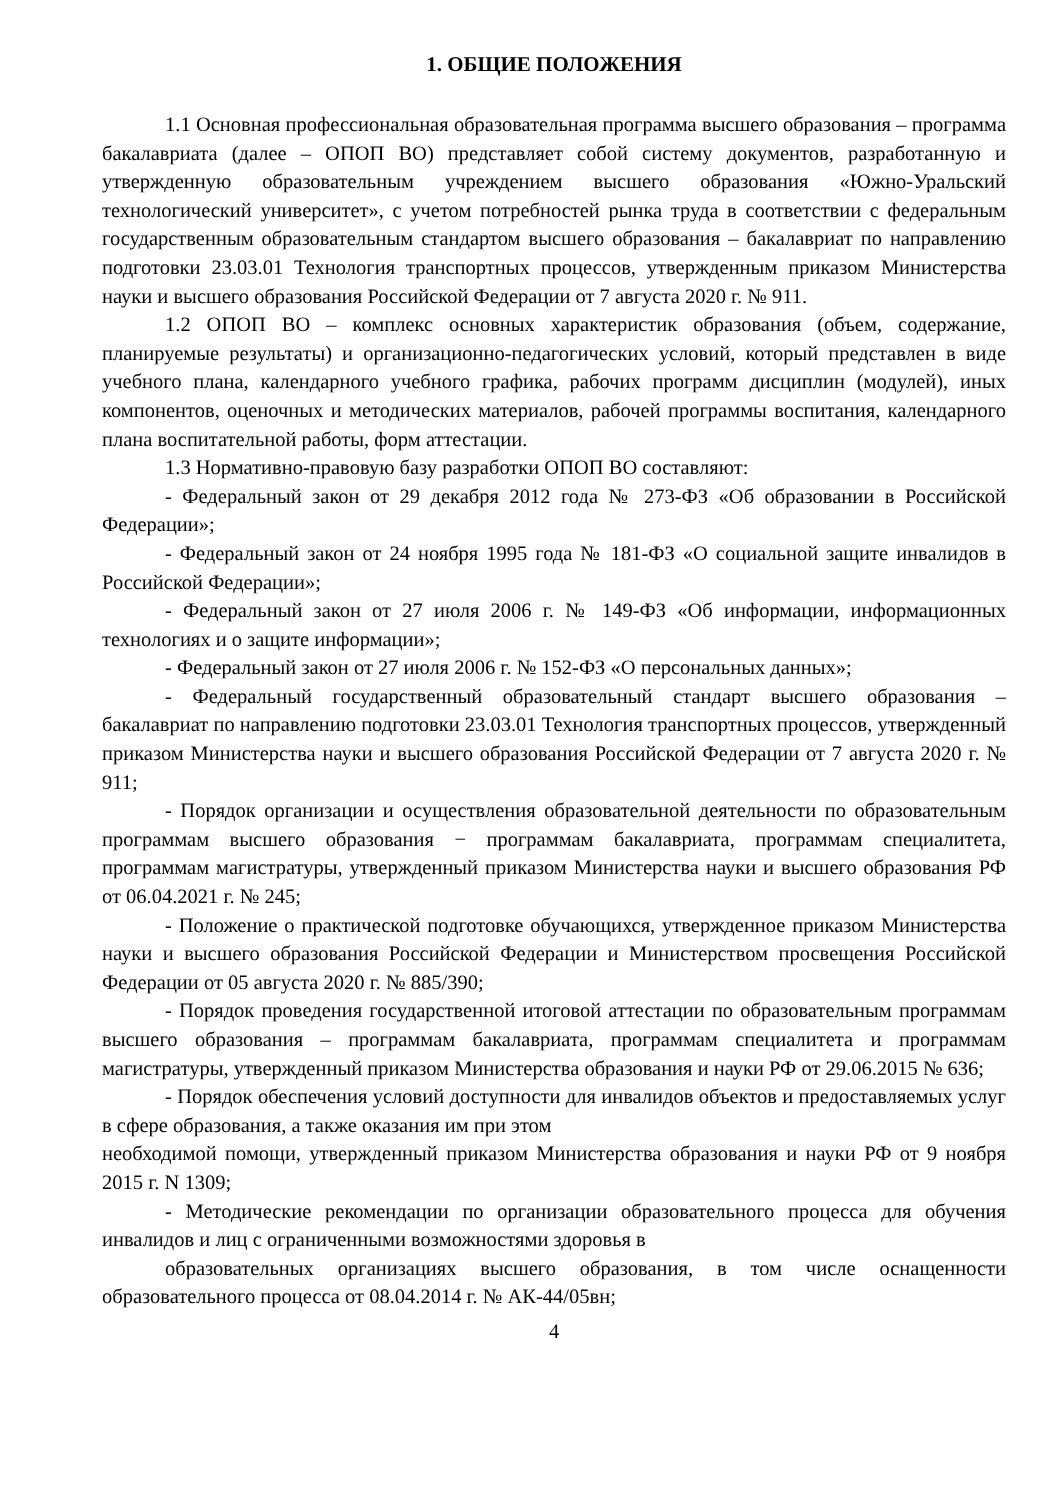1. ОБЩИЕ ПОЛОЖЕНИЯ
1.1 Основная профессиональная образовательная программа высшего образования – программа бакалавриата (далее – ОПОП ВО) представляет собой систему документов, разработанную и утвержденную образовательным учреждением высшего образования «Южно-Уральский технологический университет», с учетом потребностей рынка труда в соответствии с федеральным государственным образовательным стандартом высшего образования – бакалавриат по направлению подготовки 23.03.01 Технология транспортных процессов, утвержденным приказом Министерства науки и высшего образования Российской Федерации от 7 августа 2020 г. № 911.
1.2 ОПОП ВО – комплекс основных характеристик образования (объем, содержание, планируемые результаты) и организационно-педагогических условий, который представлен в виде учебного плана, календарного учебного графика, рабочих программ дисциплин (модулей), иных компонентов, оценочных и методических материалов, рабочей программы воспитания, календарного плана воспитательной работы, форм аттестации.
1.3 Нормативно-правовую базу разработки ОПОП ВО составляют:
- Федеральный закон от 29 декабря 2012 года № 273-ФЗ «Об образовании в Российской Федерации»;
- Федеральный закон от 24 ноября 1995 года № 181-ФЗ «О социальной защите инвалидов в Российской Федерации»;
- Федеральный закон от 27 июля 2006 г. № 149-ФЗ «Об информации, информационных технологиях и о защите информации»;
- Федеральный закон от 27 июля 2006 г. № 152-ФЗ «О персональных данных»;
- Федеральный государственный образовательный стандарт высшего образования – бакалавриат по направлению подготовки 23.03.01 Технология транспортных процессов, утвержденный приказом Министерства науки и высшего образования Российской Федерации от 7 августа 2020 г. № 911;
- Порядок организации и осуществления образовательной деятельности по образовательным программам высшего образования − программам бакалавриата, программам специалитета, программам магистратуры, утвержденный приказом Министерства науки и высшего образования РФ от 06.04.2021 г. № 245;
- Положение о практической подготовке обучающихся, утвержденное приказом Министерства науки и высшего образования Российской Федерации и Министерством просвещения Российской Федерации от 05 августа 2020 г. № 885/390;
- Порядок проведения государственной итоговой аттестации по образовательным программам высшего образования – программам бакалавриата, программам специалитета и программам магистратуры, утвержденный приказом Министерства образования и науки РФ от 29.06.2015 № 636;
- Порядок обеспечения условий доступности для инвалидов объектов и предоставляемых услуг в сфере образования, а также оказания им при этом
необходимой помощи, утвержденный приказом Министерства образования и науки РФ от 9 ноября 2015 г. N 1309;
- Методические рекомендации по организации образовательного процесса для обучения инвалидов и лиц с ограниченными возможностями здоровья в
образовательных организациях высшего образования, в том числе оснащенности образовательного процесса от 08.04.2014 г. № АК-44/05вн;
4